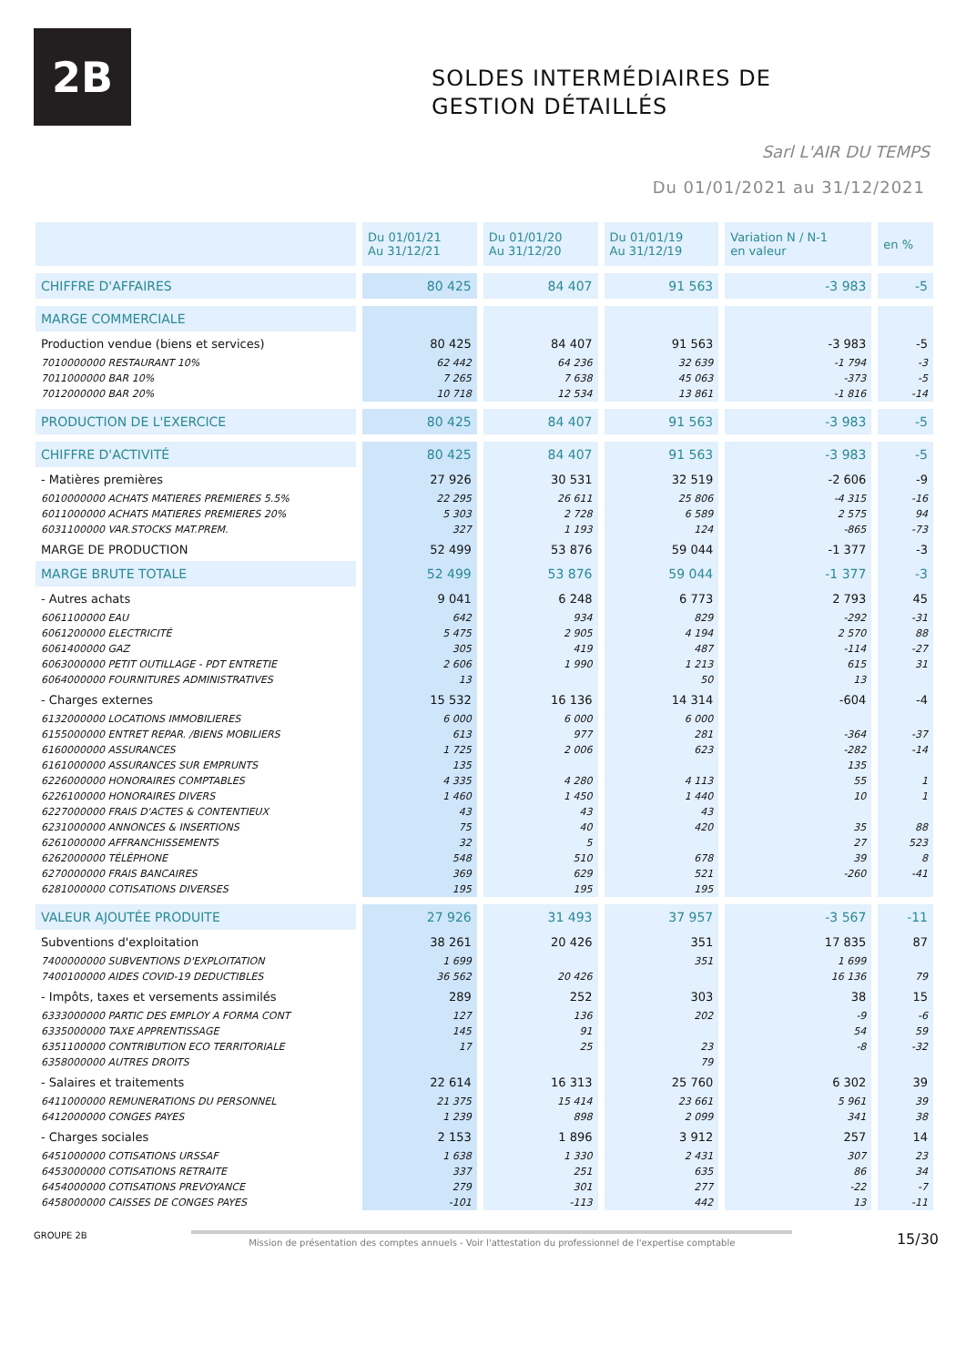2B
SOLDES INTERMÉDIAIRES DE
GESTION DÉTAILLÉS
Sarl L'AIR DU TEMPS
Du 01/01/2021 au 31/12/2021
| | Du 01/01/21 Au 31/12/21 | Du 01/01/20 Au 31/12/20 | Du 01/01/19 Au 31/12/19 | Variation N / N-1 en valeur | en % |
| --- | --- | --- | --- | --- | --- |
| CHIFFRE D'AFFAIRES | 80 425 | 84 407 | 91 563 | -3 983 | -5 |
| MARGE COMMERCIALE | | | | | |
| Production vendue (biens et services) | 80 425 | 84 407 | 91 563 | -3 983 | -5 |
| 7010000000 RESTAURANT 10% | 62 442 | 64 236 | 32 639 | -1 794 | -3 |
| 7011000000 BAR 10% | 7 265 | 7 638 | 45 063 | -373 | -5 |
| 7012000000 BAR 20% | 10 718 | 12 534 | 13 861 | -1 816 | -14 |
| PRODUCTION DE L'EXERCICE | 80 425 | 84 407 | 91 563 | -3 983 | -5 |
| CHIFFRE D'ACTIVITÉ | 80 425 | 84 407 | 91 563 | -3 983 | -5 |
| - Matières premières | 27 926 | 30 531 | 32 519 | -2 606 | -9 |
| 6010000000 ACHATS MATIERES PREMIERES 5.5% | 22 295 | 26 611 | 25 806 | -4 315 | -16 |
| 6011000000 ACHATS MATIERES PREMIERES 20% | 5 303 | 2 728 | 6 589 | 2 575 | 94 |
| 6031100000 VAR.STOCKS MAT.PREM. | 327 | 1 193 | 124 | -865 | -73 |
| MARGE DE PRODUCTION | 52 499 | 53 876 | 59 044 | -1 377 | -3 |
| MARGE BRUTE TOTALE | 52 499 | 53 876 | 59 044 | -1 377 | -3 |
| - Autres achats | 9 041 | 6 248 | 6 773 | 2 793 | 45 |
| 6061100000 EAU | 642 | 934 | 829 | -292 | -31 |
| 6061200000 ELECTRICITÉ | 5 475 | 2 905 | 4 194 | 2 570 | 88 |
| 6061400000 GAZ | 305 | 419 | 487 | -114 | -27 |
| 6063000000 PETIT OUTILLAGE - PDT ENTRETIE | 2 606 | 1 990 | 1 213 | 615 | 31 |
| 6064000000 FOURNITURES ADMINISTRATIVES | 13 | | 50 | 13 | |
| - Charges externes | 15 532 | 16 136 | 14 314 | -604 | -4 |
| 6132000000 LOCATIONS IMMOBILIERES | 6 000 | 6 000 | 6 000 | | |
| 6155000000 ENTRET REPAR. /BIENS MOBILIERS | 613 | 977 | 281 | -364 | -37 |
| 6160000000 ASSURANCES | 1 725 | 2 006 | 623 | -282 | -14 |
| 6161000000 ASSURANCES SUR EMPRUNTS | 135 | | | 135 | |
| 6226000000 HONORAIRES COMPTABLES | 4 335 | 4 280 | 4 113 | 55 | 1 |
| 6226100000 HONORAIRES DIVERS | 1 460 | 1 450 | 1 440 | 10 | 1 |
| 6227000000 FRAIS D'ACTES & CONTENTIEUX | 43 | 43 | 43 | | |
| 6231000000 ANNONCES & INSERTIONS | 75 | 40 | 420 | 35 | 88 |
| 6261000000 AFFRANCHISSEMENTS | 32 | 5 | | 27 | 523 |
| 6262000000 TÉLÉPHONE | 548 | 510 | 678 | 39 | 8 |
| 6270000000 FRAIS BANCAIRES | 369 | 629 | 521 | -260 | -41 |
| 6281000000 COTISATIONS DIVERSES | 195 | 195 | 195 | | |
| VALEUR AJOUTÉE PRODUITE | 27 926 | 31 493 | 37 957 | -3 567 | -11 |
| Subventions d'exploitation | 38 261 | 20 426 | 351 | 17 835 | 87 |
| 7400000000 SUBVENTIONS D'EXPLOITATION | 1 699 | | 351 | 1 699 | |
| 7400100000 AIDES COVID-19 DEDUCTIBLES | 36 562 | 20 426 | | 16 136 | 79 |
| - Impôts, taxes et versements assimilés | 289 | 252 | 303 | 38 | 15 |
| 6333000000 PARTIC DES EMPLOY A FORMA CONT | 127 | 136 | 202 | -9 | -6 |
| 6335000000 TAXE APPRENTISSAGE | 145 | 91 | | 54 | 59 |
| 6351100000 CONTRIBUTION ECO TERRITORIALE | 17 | 25 | 23 | -8 | -32 |
| 6358000000 AUTRES DROITS | | | 79 | | |
| - Salaires et traitements | 22 614 | 16 313 | 25 760 | 6 302 | 39 |
| 6411000000 REMUNERATIONS DU PERSONNEL | 21 375 | 15 414 | 23 661 | 5 961 | 39 |
| 6412000000 CONGES PAYES | 1 239 | 898 | 2 099 | 341 | 38 |
| - Charges sociales | 2 153 | 1 896 | 3 912 | 257 | 14 |
| 6451000000 COTISATIONS URSSAF | 1 638 | 1 330 | 2 431 | 307 | 23 |
| 6453000000 COTISATIONS RETRAITE | 337 | 251 | 635 | 86 | 34 |
| 6454000000 COTISATIONS PREVOYANCE | 279 | 301 | 277 | -22 | -7 |
| 6458000000 CAISSES DE CONGES PAYES | -101 | -113 | 442 | 13 | -11 |
GROUPE 2B Mission de présentation des comptes annuels - Voir l'attestation du professionnel de l'expertise comptable 15/30